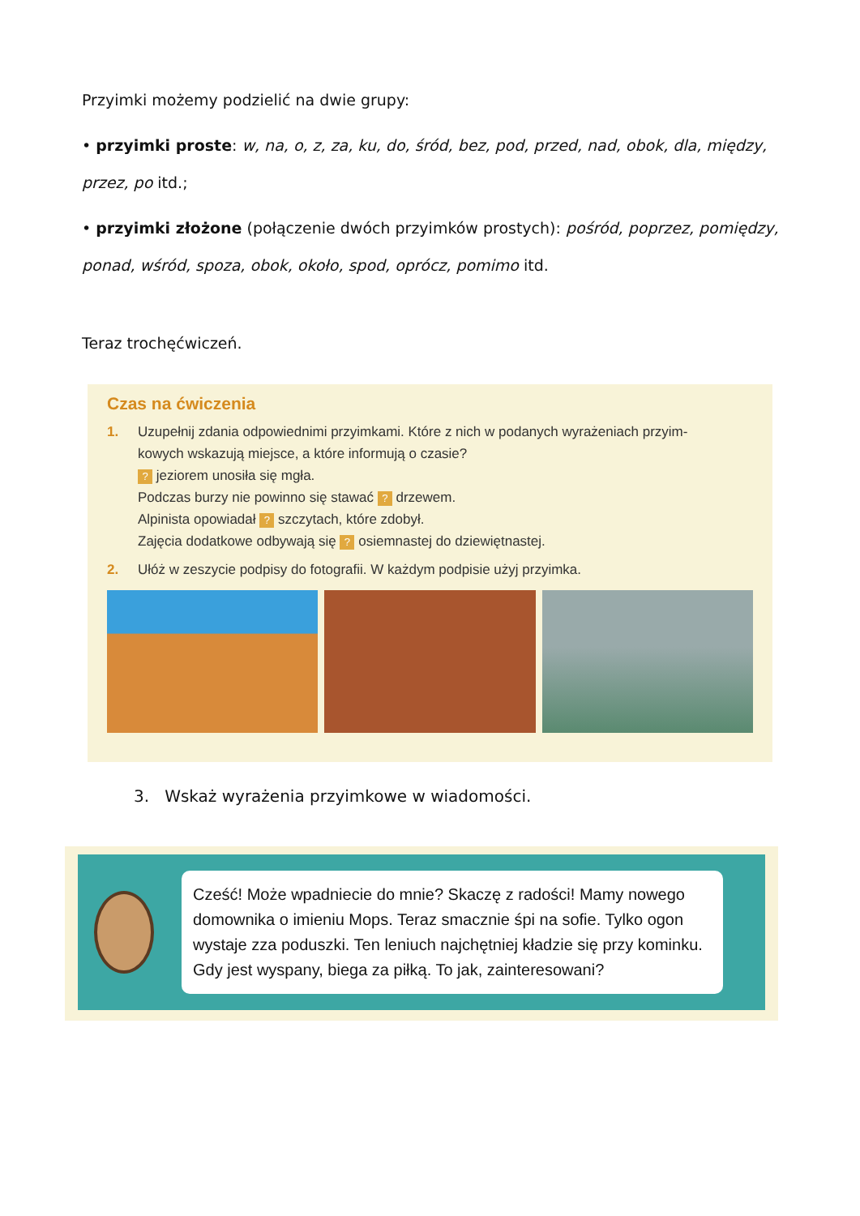Przyimki możemy podzielić na dwie grupy:
• przyimki proste: w, na, o, z, za, ku, do, śród, bez, pod, przed, nad, obok, dla, między, przez, po itd.;
• przyimki złożone (połączenie dwóch przyimków prostych): pośród, poprzez, pomiędzy, ponad, wśród, spoza, obok, około, spod, oprócz, pomimo itd.
Teraz trochęćwiczeń.
Czas na ćwiczenia
1. Uzupełnij zdania odpowiednimi przyimkami. Które z nich w podanych wyrażeniach przyim-
kowych wskazują miejsce, a które informują o czasie?
? jeziorem unosiła się mgła.
Podczas burzy nie powinno się stawać ? drzewem.
Alpinista opowiadał ? szczytach, które zdobył.
Zajęcia dodatkowe odbywają się ? osiemnastej do dziewiętnastej.
2. Ułóż w zeszycie podpisy do fotografii. W każdym podpisie użyj przyimka.
3. Wskaż wyrażenia przyimkowe w wiadomości.
Cześć! Może wpadniecie do mnie? Skaczę z radości! Mamy nowego domownika o imieniu Mops. Teraz smacznie śpi na sofie. Tylko ogon wystaje zza poduszki. Ten leniuch najchętniej kładzie się przy kominku. Gdy jest wyspany, biega za piłką. To jak, zainteresowani?